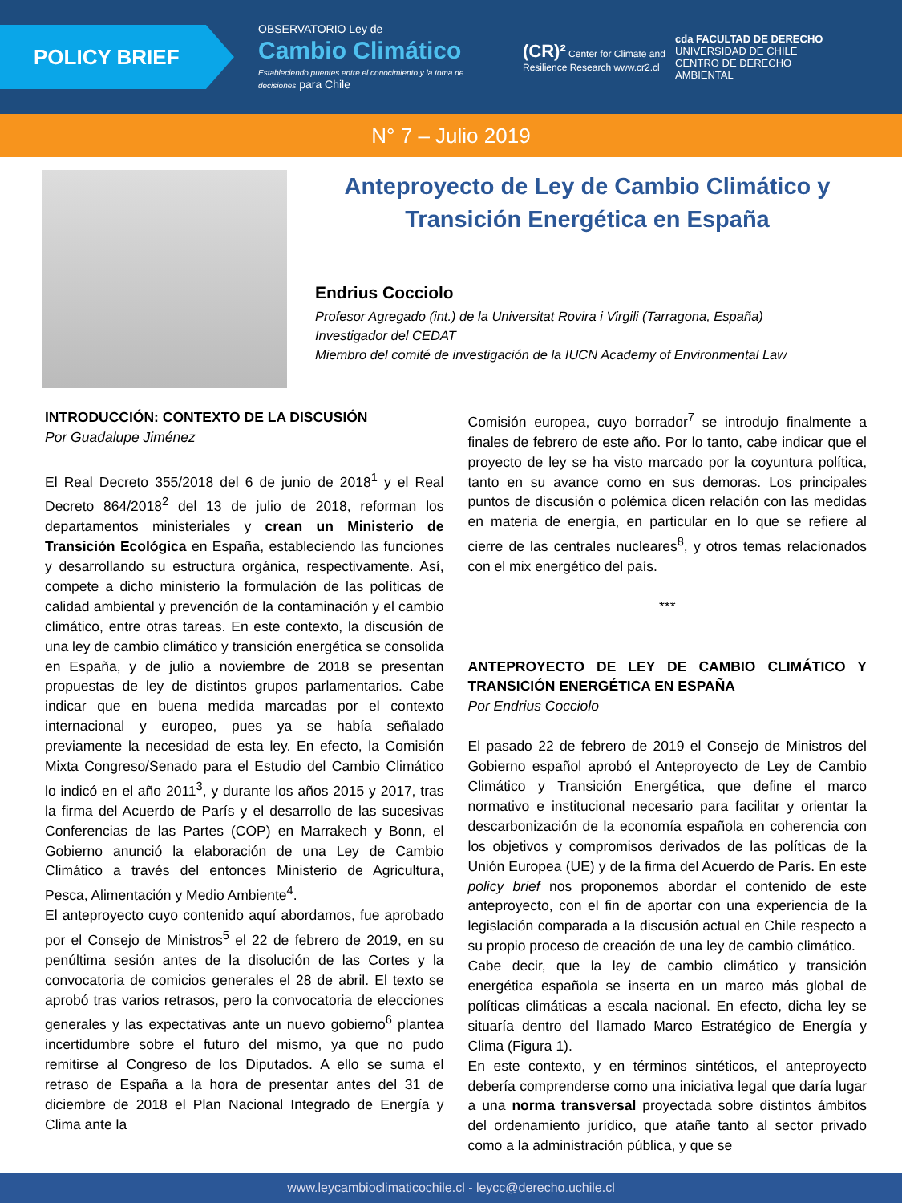POLICY BRIEF
OBSERVATORIO Ley de
Cambio Climático
Estableciendo puentes entre el conocimiento y la toma de decisiones para Chile
(CR)² Center for Climate and Resilience Research www.cr2.cl
cda FACULTAD DE DERECHO
UNIVERSIDAD DE CHILE
CENTRO DE DERECHO AMBIENTAL
N° 7 – Julio 2019
Anteproyecto de Ley de Cambio Climático y Transición Energética en España
Endrius Cocciolo
Profesor Agregado (int.) de la Universitat Rovira i Virgili (Tarragona, España)
Investigador del CEDAT
Miembro del comité de investigación de la IUCN Academy of Environmental Law
INTRODUCCIÓN: CONTEXTO DE LA DISCUSIÓN
Por Guadalupe Jiménez
El Real Decreto 355/2018 del 6 de junio de 2018<sup>1</sup> y el Real Decreto 864/2018<sup>2</sup> del 13 de julio de 2018, reforman los departamentos ministeriales y crean un Ministerio de Transición Ecológica en España, estableciendo las funciones y desarrollando su estructura orgánica, respectivamente. Así, compete a dicho ministerio la formulación de las políticas de calidad ambiental y prevención de la contaminación y el cambio climático, entre otras tareas. En este contexto, la discusión de una ley de cambio climático y transición energética se consolida en España, y de julio a noviembre de 2018 se presentan propuestas de ley de distintos grupos parlamentarios. Cabe indicar que en buena medida marcadas por el contexto internacional y europeo, pues ya se había señalado previamente la necesidad de esta ley. En efecto, la Comisión Mixta Congreso/Senado para el Estudio del Cambio Climático lo indicó en el año 2011<sup>3</sup>, y durante los años 2015 y 2017, tras la firma del Acuerdo de París y el desarrollo de las sucesivas Conferencias de las Partes (COP) en Marrakech y Bonn, el Gobierno anunció la elaboración de una Ley de Cambio Climático a través del entonces Ministerio de Agricultura, Pesca, Alimentación y Medio Ambiente<sup>4</sup>.
El anteproyecto cuyo contenido aquí abordamos, fue aprobado por el Consejo de Ministros<sup>5</sup> el 22 de febrero de 2019, en su penúltima sesión antes de la disolución de las Cortes y la convocatoria de comicios generales el 28 de abril. El texto se aprobó tras varios retrasos, pero la convocatoria de elecciones generales y las expectativas ante un nuevo gobierno<sup>6</sup> plantea incertidumbre sobre el futuro del mismo, ya que no pudo remitirse al Congreso de los Diputados. A ello se suma el retraso de España a la hora de presentar antes del 31 de diciembre de 2018 el Plan Nacional Integrado de Energía y Clima ante la
Comisión europea, cuyo borrador<sup>7</sup> se introdujo finalmente a finales de febrero de este año. Por lo tanto, cabe indicar que el proyecto de ley se ha visto marcado por la coyuntura política, tanto en su avance como en sus demoras. Los principales puntos de discusión o polémica dicen relación con las medidas en materia de energía, en particular en lo que se refiere al cierre de las centrales nucleares<sup>8</sup>, y otros temas relacionados con el mix energético del país.
***
ANTEPROYECTO DE LEY DE CAMBIO CLIMÁTICO Y TRANSICIÓN ENERGÉTICA EN ESPAÑA
Por Endrius Cocciolo
El pasado 22 de febrero de 2019 el Consejo de Ministros del Gobierno español aprobó el Anteproyecto de Ley de Cambio Climático y Transición Energética, que define el marco normativo e institucional necesario para facilitar y orientar la descarbonización de la economía española en coherencia con los objetivos y compromisos derivados de las políticas de la Unión Europea (UE) y de la firma del Acuerdo de París. En este policy brief nos proponemos abordar el contenido de este anteproyecto, con el fin de aportar con una experiencia de la legislación comparada a la discusión actual en Chile respecto a su propio proceso de creación de una ley de cambio climático.
Cabe decir, que la ley de cambio climático y transición energética española se inserta en un marco más global de políticas climáticas a escala nacional. En efecto, dicha ley se situaría dentro del llamado Marco Estratégico de Energía y Clima (Figura 1).
En este contexto, y en términos sintéticos, el anteproyecto debería comprenderse como una iniciativa legal que daría lugar a una norma transversal proyectada sobre distintos ámbitos del ordenamiento jurídico, que atañe tanto al sector privado como a la administración pública, y que se
www.leycambioclimaticochile.cl - leycc@derecho.uchile.cl